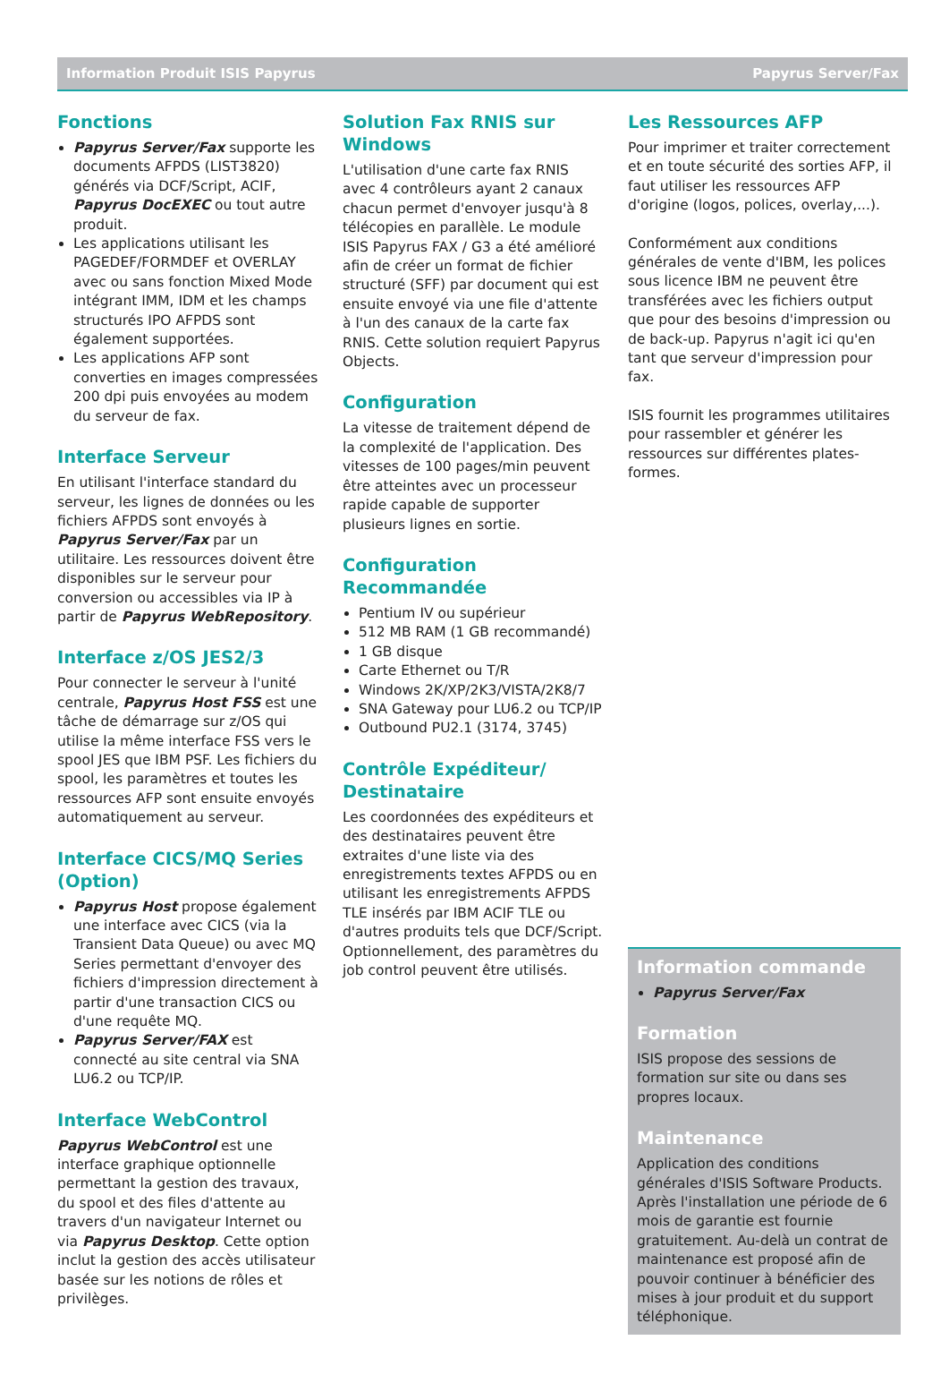Information Produit ISIS Papyrus Papyrus Server/Fax
Fonctions
Papyrus Server/Fax supporte les documents AFPDS (LIST3820) générés via DCF/Script, ACIF, Papyrus DocEXEC ou tout autre produit.
Les applications utilisant les PAGEDEF/FORMDEF et OVERLAY avec ou sans fonction Mixed Mode intégrant IMM, IDM et les champs structurés IPO AFPDS sont également supportées.
Les applications AFP sont converties en images compressées 200 dpi puis envoyées au modem du serveur de fax.
Interface Serveur
En utilisant l'interface standard du serveur, les lignes de données ou les fichiers AFPDS sont envoyés à Papyrus Server/Fax par un utilitaire. Les ressources doivent être disponibles sur le serveur pour conversion ou accessibles via IP à partir de Papyrus WebRepository.
Interface z/OS JES2/3
Pour connecter le serveur à l'unité centrale, Papyrus Host FSS est une tâche de démarrage sur z/OS qui utilise la même interface FSS vers le spool JES que IBM PSF. Les fichiers du spool, les paramètres et toutes les ressources AFP sont ensuite envoyés automatiquement au serveur.
Interface CICS/MQ Series (Option)
Papyrus Host propose également une interface avec CICS (via la Transient Data Queue) ou avec MQ Series permettant d'envoyer des fichiers d'impression directement à partir d'une transaction CICS ou d'une requête MQ.
Papyrus Server/FAX est connecté au site central via SNA LU6.2 ou TCP/IP.
Interface WebControl
Papyrus WebControl est une interface graphique optionnelle permettant la gestion des travaux, du spool et des files d'attente au travers d'un navigateur Internet ou via Papyrus Desktop. Cette option inclut la gestion des accès utilisateur basée sur les notions de rôles et privilèges.
Solution Fax RNIS sur Windows
L'utilisation d'une carte fax RNIS avec 4 contrôleurs ayant 2 canaux chacun permet d'envoyer jusqu'à 8 télécopies en parallèle. Le module ISIS Papyrus FAX / G3 a été amélioré afin de créer un format de fichier structuré (SFF) par document qui est ensuite envoyé via une file d'attente à l'un des canaux de la carte fax RNIS. Cette solution requiert Papyrus Objects.
Configuration
La vitesse de traitement dépend de la complexité de l'application. Des vitesses de 100 pages/min peuvent être atteintes avec un processeur rapide capable de supporter plusieurs lignes en sortie.
Configuration Recommandée
Pentium IV ou supérieur
512 MB RAM (1 GB recommandé)
1 GB disque
Carte Ethernet ou T/R
Windows 2K/XP/2K3/VISTA/2K8/7
SNA Gateway pour LU6.2 ou TCP/IP
Outbound PU2.1 (3174, 3745)
Contrôle Expéditeur/ Destinataire
Les coordonnées des expéditeurs et des destinataires peuvent être extraites d'une liste via des enregistrements textes AFPDS ou en utilisant les enregistrements AFPDS TLE insérés par IBM ACIF TLE ou d'autres produits tels que DCF/Script. Optionnellement, des paramètres du job control peuvent être utilisés.
Les Ressources AFP
Pour imprimer et traiter correctement et en toute sécurité des sorties AFP, il faut utiliser les ressources AFP d'origine (logos, polices, overlay,...).
Conformément aux conditions générales de vente d'IBM, les polices sous licence IBM ne peuvent être transférées avec les fichiers output que pour des besoins d'impression ou de back-up. Papyrus n'agit ici qu'en tant que serveur d'impression pour fax.
ISIS fournit les programmes utilitaires pour rassembler et générer les ressources sur différentes plates-formes.
Information commande
Papyrus Server/Fax
Formation
ISIS propose des sessions de formation sur site ou dans ses propres locaux.
Maintenance
Application des conditions générales d'ISIS Software Products. Après l'installation une période de 6 mois de garantie est fournie gratuitement. Au-delà un contrat de maintenance est proposé afin de pouvoir continuer à bénéficier des mises à jour produit et du support téléphonique.